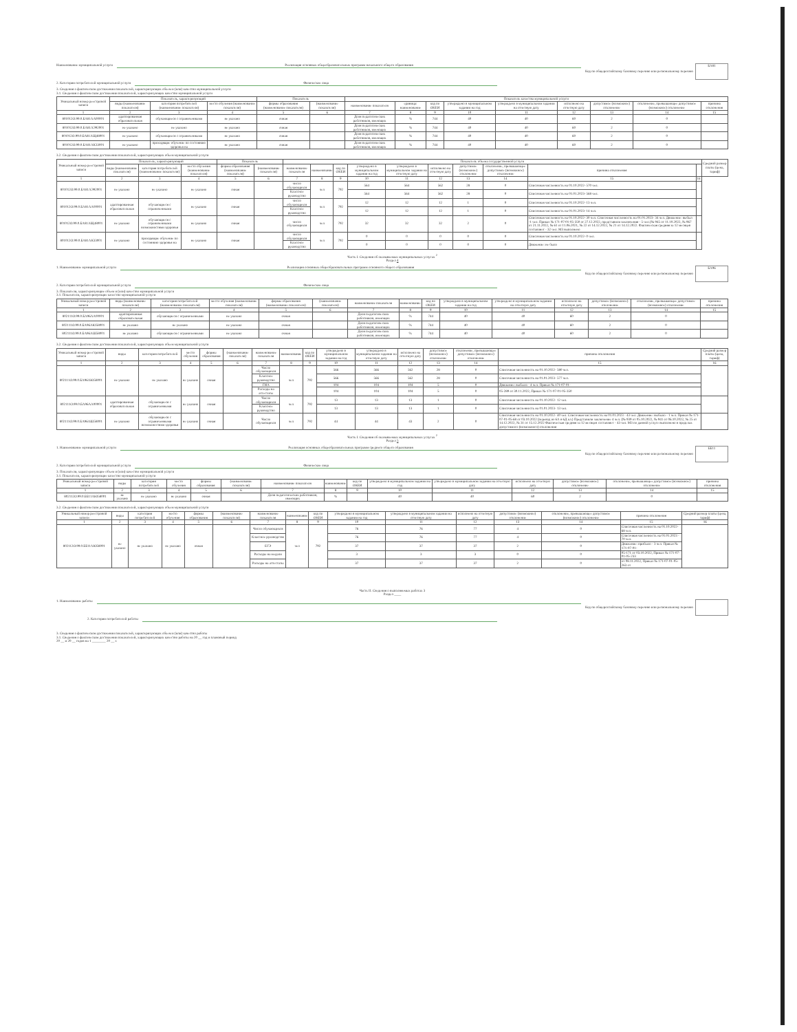Наименование муниципальной услуги Реализация основных общеобразовательных программ начального общего образования Код по общероссийскому базовому перечню или региональному перечню БА81
2. Категории потребителей муниципальной услуги Физические лица
3. Сведения о фактическом достижении показателей, характеризующих объем и (или) качество муниципальной услуги
3.1. Сведения о фактическом достижении показателей, характеризующих качество муниципальной услуги
| Уникальный номер реестровой записи | Показатель, характеризующий | | | Показатель | | Показатель качества муниципальной услуги | | | | | | | | |
| --- | --- | --- | --- | --- | --- | --- | --- | --- | --- | --- | --- | --- | --- | --- |
| | виды (наименование показателя) | категория потребителей (наименование показателя) | место обучения (наименование показателя) | формы образования (наименование показателя) | (наименование показателя) | наименование показателя | единица: наименование | код по ОКЕИ | утверждено в муниципальном задании на год | утверждено в муниципальном задании на отчетную дату | исполнено на отчетную дату | допустимое (возможное) отклонение | отклонение, превышающее допустимое (возможное) отклонение | причина отклонения |
| 1 | 2 | 3 | 4 | 5 | 6 | 7 | 8 | 9 | 10 | 11 | 12 | 13 | 14 | 15 |
| 801012О.99.0.БА81АА00001 | адаптированная образовательная | обучающиеся с ограниченными | не указано | очная | | Доля педагогических работников, имеющих | % | 744 | 40 | 40 | 60 | 2 | 0 | |
| 801012О.99.0.БА81АЭ92001 | не указано | не указано | не указано | очная | | Доля педагогических работников, имеющих | % | 744 | 40 | 40 | 60 | 2 | 0 | |
| 801012О.99.0.БА81АЩ48001 | не указано | обучающиеся с ограниченными | не указано | очная | | Доля педагогических работников, имеющих | % | 744 | 40 | 40 | 60 | 2 | 0 | |
| 801012О.99.0.БА81АК33001 | не указано | проходящие обучение по состоянию здоровья на | не указано | очная | | Доля педагогических работников, имеющих | % | 744 | 40 | 40 | 60 | 2 | 0 | |
3.2. Сведения о фактическом достижении показателей, характеризующих объем муниципальной услуги
| Уникальный номер реестровой записи | Показатель, характеризующий | | | Показатель | | Показатель объема государственной услуги | | | | | | | | | | Средний размер платы (цена, тариф) |
| --- | --- | --- | --- | --- | --- | --- | --- | --- | --- | --- | --- | --- | --- | --- | --- | --- |
| | виды (наименование показателя) | категория потребителей (наименование показателя) | место обучения (наименование показателя) | формы образования (наименование показателя) | (наименование показателя) | наименование показателя | наименование | код по ОКЕИ | утверждено в муниципальном задании на год | утверждено в муниципальном задании на отчетную дату | исполнено на отчетную дату | допустимое (возможное) отклонение | отклонение, превышающее допустимое (возможное) отклонение | причина отклонения | | |
| 1 | 2 | 3 | 4 | 5 | 6 | 7 | 8 | 9 | 10 | 11 | 12 | 13 | 14 | 15 | 16 | |
| 801012О.99.0.БА81АЭ92001 | не указано | не указано | не указано | очная | | число обучающихся | чел | 792 | 564 | 564 | 562 | 28 | 0 | Списочная численность на 01.10.2022- 570 чел. | | |
| | | | | | | Классное руководство | | | 564 | 564 | 562 | 28 | 0 | Списочная численность на 01.01.2023- 568 чел. | | |
| 801012О.99.0.БА81АА00001 | адаптированная образовательная | обучающиеся с ограниченными | не указано | очная | | число обучающихся | чел | 792 | 12 | 12 | 12 | 1 | 0 | Списочная численность на 01.10.2022- 13 чел. | | |
| | | | | | | Классное руководство | | | 12 | 12 | 12 | 1 | 0 | Списочная численность на 01.01.2023- 14 чел. | | |
| 801012О.99.0.БА81АЩ48001 | не указано | обучающиеся с ограниченными возможностями здоровья | не указано | очная | | число обучающихся | чел | 792 | 32 | 32 | 32 | 2 | 0 | Списочная численность на 01.10.2022- 30 чел. Списочная численность на 01.01.2023- 34 чел. Движение: выбыл -1 чел. Приказ № 171-07-01-05-350 от 27.12.2022, представили заключения - 5 чел.(№ 945 от 11.10.2022, № 967 от 21.11.2022, № 61 от 11.06.2021, № 22 от 14.12.2022, № 21 от 14.12.2022. Фактическая средняя за 12 месяцев составляет - 32 чел. МЗ выполнено | | |
| 801012О.99.0.БА81АК33001 | не указано | проходящие обучение по состоянию здоровья на | не указано | очная | | число обучающихся | чел | 792 | 0 | 0 | 0 | 0 | 0 | Списочная численность на 01.10.2022- 0 чел. | | |
| | | | | | | Классное руководство | | | 0 | 0 | 0 | 0 | 0 | Движение: не было | | |
Часть I. Сведения об оказываемых муниципальных услугах <sup>2</sup>
Раздел 4
1. Наименование муниципальной услуги Реализация основных общеобразовательных программ основного общего образования Код по общероссийскому базовому перечню или региональному перечню БА96
2. Категории потребителей муниципальной услуги Физические лица
3. Показатели, характеризующие объем и (или) качество муниципальной услуги
3.1. Показатели, характеризующие качество муниципальной услуги
| Уникальный номер реестровой записи | виды (наименование показателя) | категория потребителей (наименование показателя) | место обучения (наименование показателя) | формы образования (наименование показателя) | (наименование показателя) | наименование показателя | наименование | код по ОКЕИ | утверждено в муниципальном задании на год | утверждено в муниципальном задании на отчетную дату | исполнено на отчетную дату | допустимое (возможное) отклонение | отклонение, превышающее допустимое (возможное) отклонение | причина отклонения |
| --- | --- | --- | --- | --- | --- | --- | --- | --- | --- | --- | --- | --- | --- | --- |
| 1 | 2 | 3 | 4 | 5 | 6 | 7 | 8 | 9 | 10 | 11 | 12 | 13 | 14 | 15 |
| 802111О.99.0.БА96АА00001 | адаптированная образовательная | обучающиеся с ограниченными | не указано | очная | | Доля педагогических работников, имеющих | % | 744 | 40 | 40 | 60 | 2 | 0 | |
| 802111О.99.0.БА96АЮ58001 | не указано | не указано | не указано | очная | | Доля педагогических работников, имеющих | % | 744 | 40 | 40 | 60 | 2 | 0 | |
| 802111О.99.0.БА96АШ58001 | не указано | обучающиеся с ограниченными | не указано | очная | | Доля педагогических работников, имеющих | % | 744 | 40 | 40 | 60 | 2 | 0 | |
3.2. Сведения о фактическом достижении показателей, характеризующих объем муниципальной услуги
| Уникальный номер реестровой записи | виды | категория потребителей | место обучения | формы образования | (наименование показателя) | наименование показателя | наименование | код по ОКЕИ | утверждено в муниципальном задании на год | утверждено в муниципальном задании на отчетную дату | исполнено на отчетную дату | допустимое (возможное) отклонение | отклонение, превышающее допустимое (возможное) отклонение | причина отклонения | Средний размер платы (цена, тариф) |
| --- | --- | --- | --- | --- | --- | --- | --- | --- | --- | --- | --- | --- | --- | --- | --- |
| 1 | 2 | 3 | 4 | 5 | 6 | 7 | 8 | 9 | 10 | 11 | 12 | 13 | 14 | 15 | 16 |
| 802111О.99.0.БА96АЮ58001 | не указано | не указано | не указано | очная | | Число обучающихся | чел | 792 | 566 | 566 | 562 | 28 | 0 | Списочная численность на 01.10.2022- 580 чел. | |
| | | | | | | Классное руководство | | | 566 | 566 | 562 | 28 | 0 | Списочная численность на 01.01.2023- 577 чел. | |
| | | | | | | ГИА | | | 104 | 104 | 104 | 5 | 0 | Движение: выбыло - 4 чел. Приказ № 171-07-01- | |
| | | | | | | Расходы на аттестаты | | | 104 | 104 | 104 | 5 | 0 | 05-289 от 30.11.2022, Приказ № 171-07-01-05-350 | |
| 802111О.99.0.БА96АА00001 | адаптированная образовательная | обучающиеся с ограниченными | не указано | очная | | Число обучающихся | чел | 792 | 13 | 13 | 13 | 1 | 0 | Списочная численность на 01.10.2022- 12 чел. | |
| | | | | | | Классное руководство | | | 13 | 13 | 13 | 1 | 0 | Списочная численность на 01.01.2023- 13 чел. | |
| 802111О.99.0.БА96АШ58001 | не указано | обучающиеся с ограниченными возможностями здоровья | не указано | очная | | Число обучающихся | чел | 792 | 44 | 44 | 43 | 2 | 0 | Списочная численность на 01.10.2022- 40 чел. Списочная численность на 01.01.2023 - 43 чел. Движение: выбыло - 1 чел. Приказ № 171-07-01-05-68 от 03.10.2022 (перевод из 6А в 6Д кл.) Представили заключение 4 чел. (№ 939 от 05.10.2022, № 941 от 06.10.2022, № 25 от 14.12.2022, № 31 от 15.12.2022 Фактическая средняя за 12 месяцев составляет - 43 чел. МЗ по данной услуге выполнено в пределах допустимого (возможного) отклонения | |
Часть I. Сведения об оказываемых муниципальных услугах <sup>2</sup>
Раздел 5
1. Наименование муниципальной услуги Реализация основных общеобразовательных программ среднего общего образования Код по общероссийскому базовому перечню или региональному перечню ББ11
2. Категории потребителей муниципальной услуги Физические лица
3. Показатели, характеризующие объем и (или) качество муниципальной услуги
3.1. Показатели, характеризующие качество муниципальной услуги
| Уникальный номер реестровой записи | виды | категория потребителей | место обучения | формы образования | (наименование показателя) | наименование показателя | наименование | код по ОКЕИ | утверждено в муниципальном задании на год | утверждено в муниципальном задании на отчетную дату | исполнено на отчетную дату | допустимое (возможное) отклонение | отклонение, превышающее допустимое (возможное) отклонение | причина отклонения |
| --- | --- | --- | --- | --- | --- | --- | --- | --- | --- | --- | --- | --- | --- | --- |
| 1 | 2 | 3 | 4 | 5 | 6 | 7 | 8 | 9 | 10 | 11 | 12 | 13 | 14 | 15 |
| 802112О.99.0.ББ11АЮ58001 | не указано | не указано | не указано | очная | | Доля педагогических работников, имеющих | % | | 40 | 40 | 60 | 2 | 0 | |
3.2. Сведения о фактическом достижении показателей, характеризующих объем муниципальной услуги
| Уникальный номер реестровой записи | виды | категория потребителей | место обучения | формы образования | (наименование показателя) | наименование показателя | наименование | код по ОКЕИ | утверждено в муниципальном задании на год | утверждено в муниципальном задании на отчетную дату | исполнено на отчетную дату | допустимое (возможное) отклонение | отклонение, превышающее допустимое (возможное) отклонение | причина отклонения | Средний размер платы (цена, тариф) |
| --- | --- | --- | --- | --- | --- | --- | --- | --- | --- | --- | --- | --- | --- | --- | --- |
| 1 | 2 | 3 | 4 | 5 | 6 | 7 | 8 | 9 | 10 | 11 | 12 | 13 | 14 | 15 | 16 |
| 802112О.99.0.ББ11АЮ58001 | не указано | не указано | не указано | очная | | Число обучающихся | чел | 792 | 76 | 76 | 77 | 4 | 0 | Списочная численность на 01.10.2022- 68 чел. | |
| | | | | | | Классное руководство | | | 76 | 76 | 77 | 4 | 0 | Списочная численность на 01.01.2023 - 70 чел. | |
| | | | | | | ЕГЭ | | | 37 | 37 | 37 | 2 | 0 | Движение: прибыло - 3 чел. Приказ № 171-07-01- | |
| | | | | | | Расходы на медали | | | 3 | 3 | 3 | 0 | 0 | 05-171 от 03.10.2022, Приказ № 171-07-01-05-233 | |
| | | | | | | Расходы на аттестаты | | | 37 | 37 | 37 | 2 | 0 | от 08.11.2022, Приказ № 171-07-01-05-263 от | |
Часть II. Сведения о выполняемых работах 3
Раздел ____
1. Наименование работы Код по общероссийскому базовому перечню или региональному перечню
2. Категории потребителей работы
3. Сведения о фактическом достижении показателей, характеризующих объем и (или) качество работы
3.1. Сведения о фактическом достижении показателей, характеризующих качество работы на 20 __ год и плановый период
20 __ и 20 __ годов на 1 ________ 20 __ г.